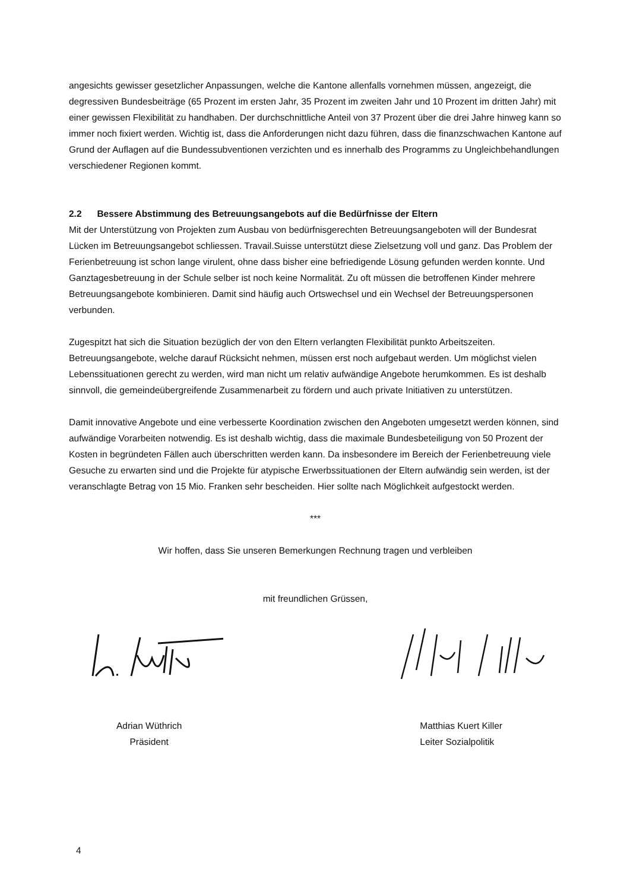angesichts gewisser gesetzlicher Anpassungen, welche die Kantone allenfalls vornehmen müssen, angezeigt, die degressiven Bundesbeiträge (65 Prozent im ersten Jahr, 35 Prozent im zweiten Jahr und 10 Prozent im dritten Jahr) mit einer gewissen Flexibilität zu handhaben. Der durchschnittliche Anteil von 37 Prozent über die drei Jahre hinweg kann so immer noch fixiert werden. Wichtig ist, dass die Anforderungen nicht dazu führen, dass die finanzschwachen Kantone auf Grund der Auflagen auf die Bundessubventionen verzichten und es innerhalb des Programms zu Ungleichbehandlungen verschiedener Regionen kommt.
2.2 Bessere Abstimmung des Betreuungsangebots auf die Bedürfnisse der Eltern
Mit der Unterstützung von Projekten zum Ausbau von bedürfnisgerechten Betreuungsangeboten will der Bundesrat Lücken im Betreuungsangebot schliessen. Travail.Suisse unterstützt diese Zielsetzung voll und ganz. Das Problem der Ferienbetreuung ist schon lange virulent, ohne dass bisher eine befriedigende Lösung gefunden werden konnte. Und Ganztagesbetreuung in der Schule selber ist noch keine Normalität. Zu oft müssen die betroffenen Kinder mehrere Betreuungsangebote kombinieren. Damit sind häufig auch Ortswechsel und ein Wechsel der Betreuungspersonen verbunden.
Zugespitzt hat sich die Situation bezüglich der von den Eltern verlangten Flexibilität punkto Arbeitszeiten. Betreuungsangebote, welche darauf Rücksicht nehmen, müssen erst noch aufgebaut werden. Um möglichst vielen Lebenssituationen gerecht zu werden, wird man nicht um relativ aufwändige Angebote herumkommen. Es ist deshalb sinnvoll, die gemeindeübergreifende Zusammenarbeit zu fördern und auch private Initiativen zu unterstützen.
Damit innovative Angebote und eine verbesserte Koordination zwischen den Angeboten umgesetzt werden können, sind aufwändige Vorarbeiten notwendig. Es ist deshalb wichtig, dass die maximale Bundesbeteiligung von 50 Prozent der Kosten in begründeten Fällen auch überschritten werden kann. Da insbesondere im Bereich der Ferienbetreuung viele Gesuche zu erwarten sind und die Projekte für atypische Erwerbssituationen der Eltern aufwändig sein werden, ist der veranschlagte Betrag von 15 Mio. Franken sehr bescheiden. Hier sollte nach Möglichkeit aufgestockt werden.
***
Wir hoffen, dass Sie unseren Bemerkungen Rechnung tragen und verbleiben
mit freundlichen Grüssen,
Adrian Wüthrich
Präsident
Matthias Kuert Killer
Leiter Sozialpolitik
4